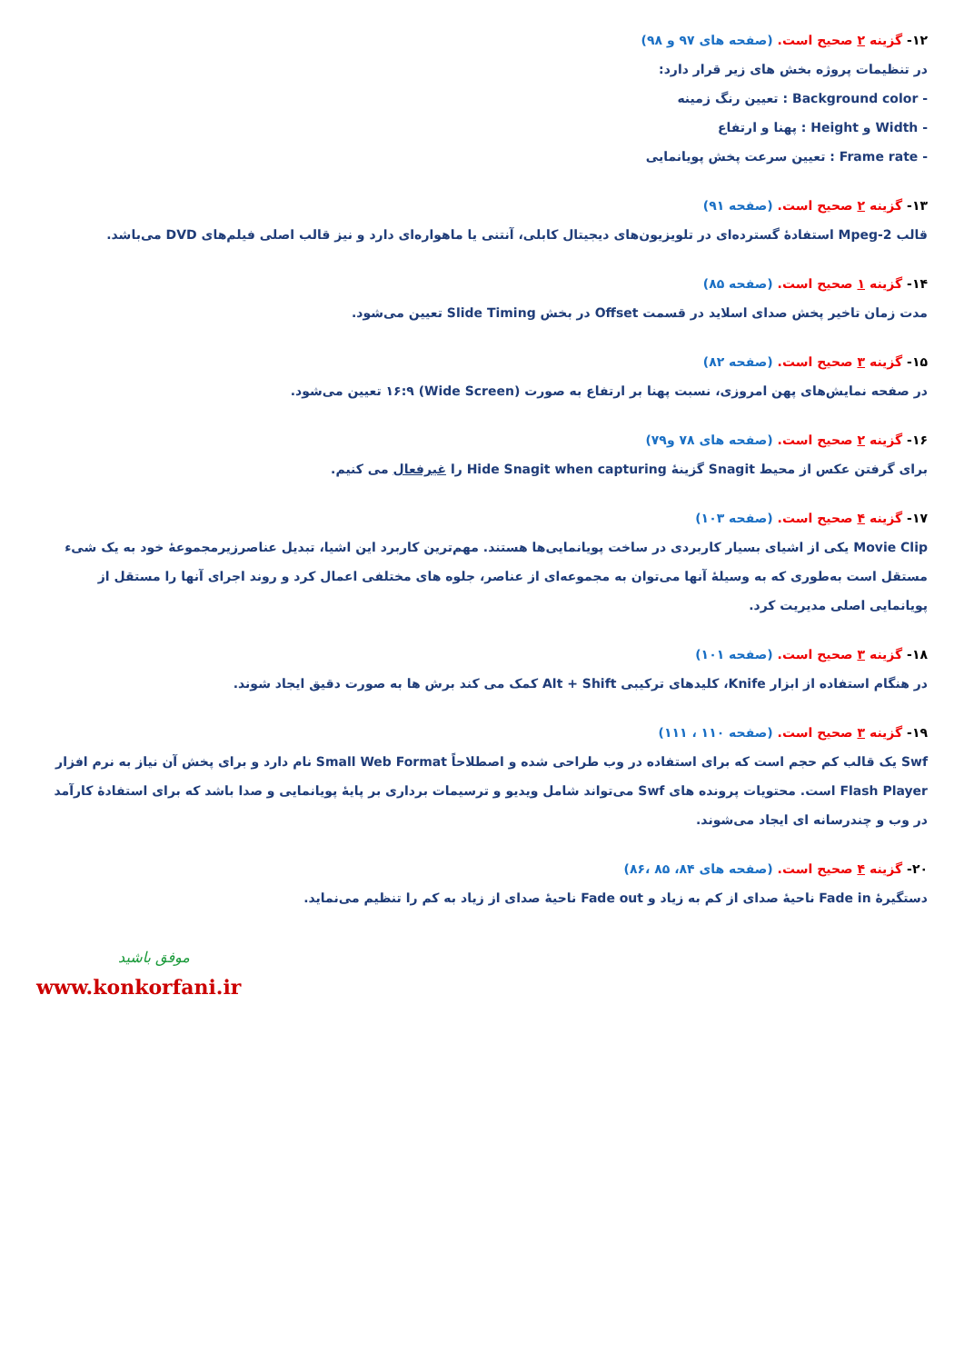۱۲- گزینه ۲ صحیح است. (صفحه های ۹۷ و ۹۸)
در تنظیمات پروژه بخش های زیر قرار دارد:
- Background color : تعیین رنگ زمینه
- Width و Height : پهنا و ارتفاع
- Frame rate : تعیین سرعت پخش پویانمایی
۱۳- گزینه ۲ صحیح است. (صفحه ۹۱)
قالب Mpeg-2 استفادهٔ گسترده‌ای در تلویزیون‌های دیجیتال کابلی، آنتنی یا ماهواره‌ای دارد و نیز قالب اصلی فیلم‌های DVD می‌باشد.
۱۴- گزینه ۱ صحیح است. (صفحه ۸۵)
مدت زمان تاخیر پخش صدای اسلاید در قسمت Offset در بخش Slide Timing تعیین می‌شود.
۱۵- گزینه ۳ صحیح است. (صفحه ۸۲)
در صفحه نمایش‌های پهن امروزی، نسبت پهنا بر ارتفاع به صورت (Wide Screen) ۱۶:۹ تعیین می‌شود.
۱۶- گزینه ۲ صحیح است. (صفحه های ۷۸ و۷۹)
برای گرفتن عکس از محیط Snagit گزینهٔ Hide Snagit when capturing را غیرفعال می کنیم.
۱۷- گزینه ۴ صحیح است. (صفحه ۱۰۳)
Movie Clip یکی از اشیای بسیار کاربردی در ساخت پویانمایی‌ها هستند. مهم‌ترین کاربرد این اشیا، تبدیل عناصرزیرمجموعهٔ خود به یک شیء مستقل است به‌طوری که به وسیلهٔ آنها می‌توان به مجموعه‌ای از عناصر، جلوه های مختلفی اعمال کرد و روند اجرای آنها را مستقل از پویانمایی اصلی مدیریت کرد.
۱۸- گزینه ۳ صحیح است. (صفحه ۱۰۱)
در هنگام استفاده از ابزار Knife، کلیدهای ترکیبی Alt + Shift کمک می کند برش ها به صورت دقیق ایجاد شوند.
۱۹- گزینه ۳ صحیح است. (صفحه ۱۱۰ ، ۱۱۱)
Swf یک قالب کم حجم است که برای استفاده در وب طراحی شده و اصطلاحاً Small Web Format نام دارد و برای پخش آن نیاز به نرم افزار Flash Player است. محتویات پرونده های Swf می‌تواند شامل ویدیو و ترسیمات برداری بر پایهٔ پویانمایی و صدا باشد که برای استفادهٔ کارآمد در وب و چندرسانه ای ایجاد می‌شوند.
۲۰- گزینه ۴ صحیح است. (صفحه های ۸۴، ۸۵ ،۸۶)
دستگیرهٔ Fade in ناحیهٔ صدای از کم به زیاد و Fade out ناحیهٔ صدای از زیاد به کم را تنظیم می‌نماید.
موفق باشید
www.konkorfani.ir